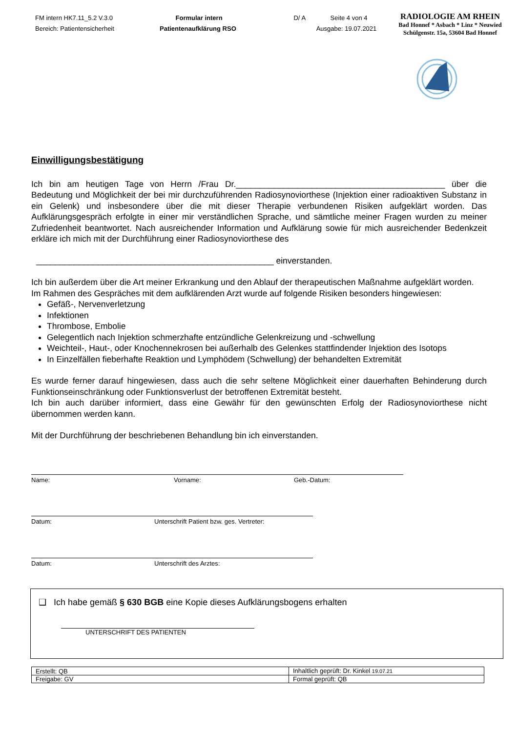FM intern HK7.11_5.2 V.3.0
Bereich: Patientensicherheit
Formular intern
Patientenaufklärung RSO
D/ A Seite 4 von 4
Ausgabe: 19.07.2021
RADIOLOGIE AM RHEIN
Bad Honnef * Asbach * Linz * Neuwied
Schülgenstr. 15a, 53604 Bad Honnef
Einwilligungsbestätigung
Ich bin am heutigen Tage von Herrn /Frau Dr.____________________________________________ über die Bedeutung und Möglichkeit der bei mir durchzuführenden Radiosynoviorthese (Injektion einer radioaktiven Substanz in ein Gelenk) und insbesondere über die mit dieser Therapie verbundenen Risiken aufgeklärt worden. Das Aufklärungsgespräch erfolgte in einer mir verständlichen Sprache, und sämtliche meiner Fragen wurden zu meiner Zufriedenheit beantwortet. Nach ausreichender Information und Aufklärung sowie für mich ausreichender Bedenkzeit erkläre ich mich mit der Durchführung einer Radiosynoviorthese des
__________________________________________________ einverstanden.
Ich bin außerdem über die Art meiner Erkrankung und den Ablauf der therapeutischen Maßnahme aufgeklärt worden.
Im Rahmen des Gespräches mit dem aufklärenden Arzt wurde auf folgende Risiken besonders hingewiesen:
Gefäß-, Nervenverletzung
Infektionen
Thrombose, Embolie
Gelegentlich nach Injektion schmerzhafte entzündliche Gelenkreizung und -schwellung
Weichteil-, Haut-, oder Knochennekrosen bei außerhalb des Gelenkes stattfindender Injektion des Isotops
In Einzelfällen fieberhafte Reaktion und Lymphödem (Schwellung) der behandelten Extremität
Es wurde ferner darauf hingewiesen, dass auch die sehr seltene Möglichkeit einer dauerhaften Behinderung durch Funktionseinschränkung oder Funktionsverlust der betroffenen Extremität besteht.
Ich bin auch darüber informiert, dass eine Gewähr für den gewünschten Erfolg der Radiosynoviorthese nicht übernommen werden kann.
Mit der Durchführung der beschriebenen Behandlung bin ich einverstanden.
Name: Vorname: Geb.-Datum:
Datum: Unterschrift Patient bzw. ges. Vertreter:
Datum: Unterschrift des Arztes:
❑ Ich habe gemäß § 630 BGB eine Kopie dieses Aufklärungsbogens erhalten
UNTERSCHRIFT DES PATIENTEN
| Erstellt: QB | Inhaltlich geprüft: Dr. Kinkel 19.07.21 |
| Freigabe: GV | Formal geprüft: QB |